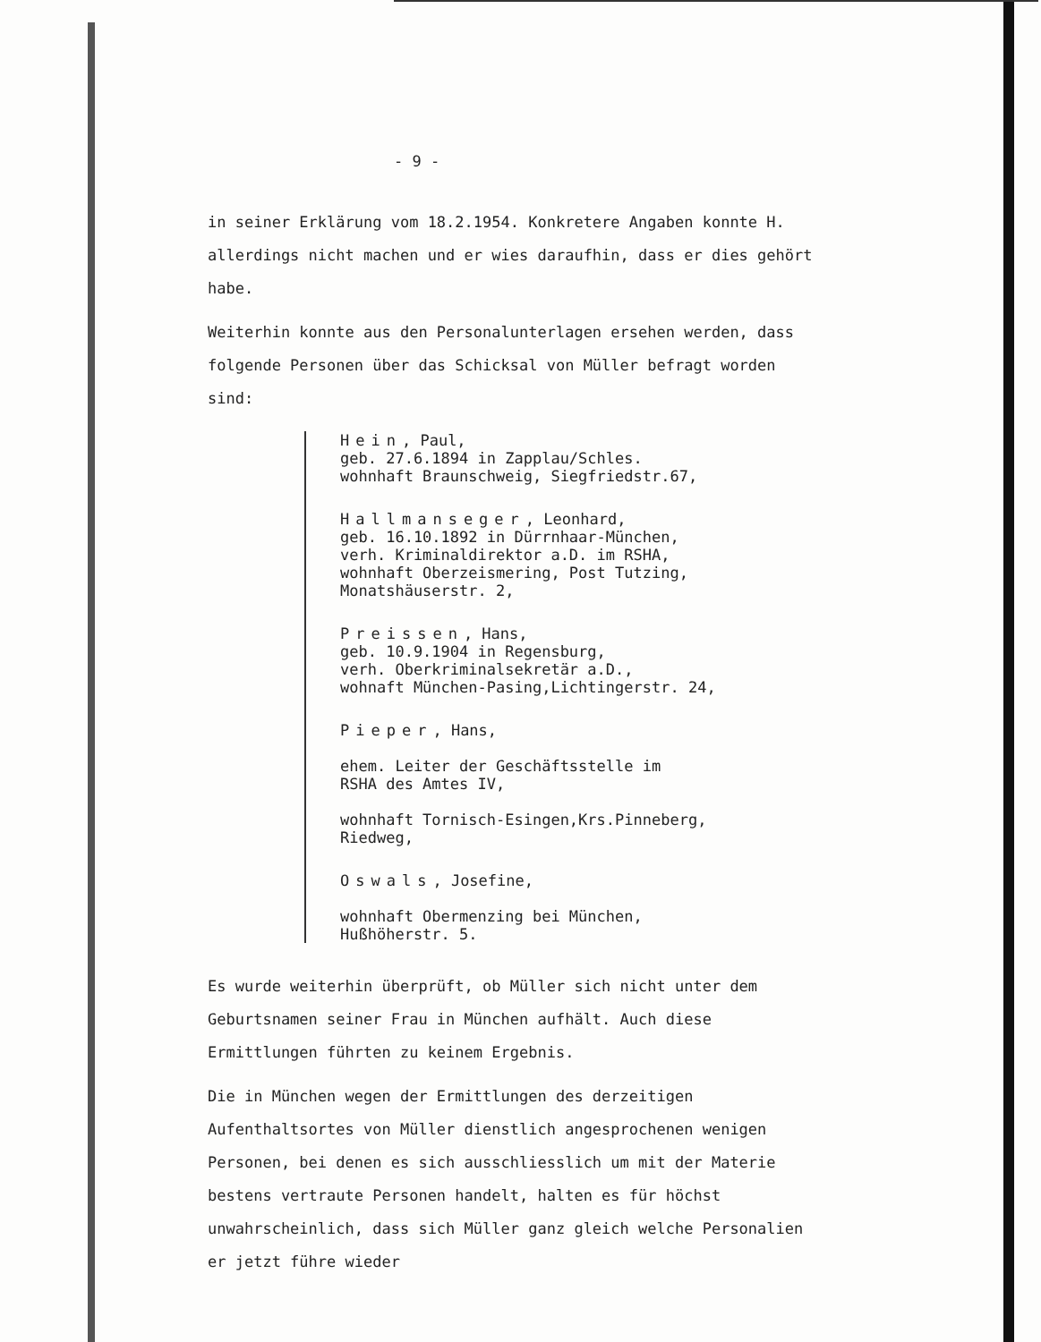- 9 -
in seiner Erklärung vom 18.2.1954. Konkretere Angaben konnte H. allerdings nicht machen und er wies daraufhin, dass er dies gehört habe.
Weiterhin konnte aus den Personalunterlagen ersehen werden, dass folgende Personen über das Schicksal von Müller befragt worden sind:
Hein, Paul,
geb. 27.6.1894 in Zapplau/Schles.
wohnhaft Braunschweig, Siegfriedstr.67,
Hallmanseger, Leonhard,
geb. 16.10.1892 in Dürrnhaar-München,
verh. Kriminaldirektor a.D. im RSHA,
wohnhaft Oberzeismering, Post Tutzing,
Monatshäuserstr. 2,
Preissen, Hans,
geb. 10.9.1904 in Regensburg,
verh. Oberkriminalsekretär a.D.,
wohnaft München-Pasing,Lichtingerstr. 24,
Pieper, Hans,
ehem. Leiter der Geschäftsstelle im
RSHA des Amtes IV,
wohnhaft Tornisch-Esingen,Krs.Pinneberg,
Riedweg,
Oswals, Josefine,
wohnhaft Obermenzing bei München,
Hußhöherstr. 5.
Es wurde weiterhin überprüft, ob Müller sich nicht unter dem Geburtsnamen seiner Frau in München aufhält. Auch diese Ermittlungen führten zu keinem Ergebnis.
Die in München wegen der Ermittlungen des derzeitigen Aufenthaltsortes von Müller dienstlich angesprochenen wenigen Personen, bei denen es sich ausschliesslich um mit der Materie bestens vertraute Personen handelt, halten es für höchst unwahrscheinlich, dass sich Müller ganz gleich welche Personalien er jetzt führe wieder